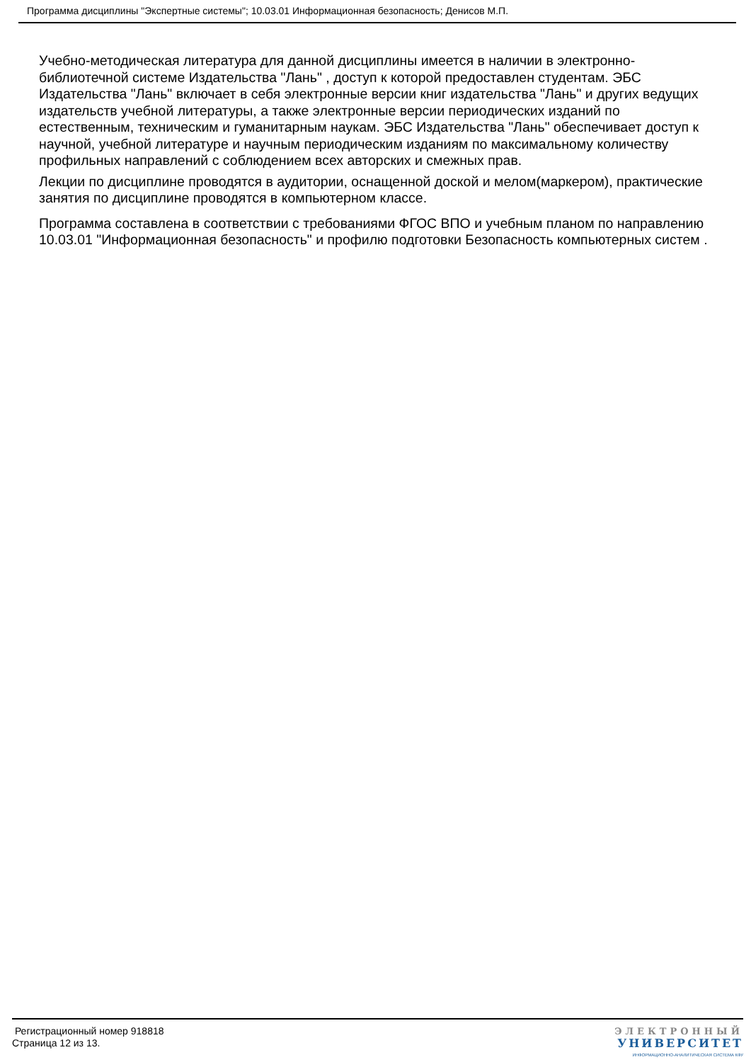Программа дисциплины "Экспертные системы"; 10.03.01 Информационная безопасность; Денисов М.П.
Учебно-методическая литература для данной дисциплины имеется в наличии в электронно-библиотечной системе Издательства "Лань" , доступ к которой предоставлен студентам. ЭБС Издательства "Лань" включает в себя электронные версии книг издательства "Лань" и других ведущих издательств учебной литературы, а также электронные версии периодических изданий по естественным, техническим и гуманитарным наукам. ЭБС Издательства "Лань" обеспечивает доступ к научной, учебной литературе и научным периодическим изданиям по максимальному количеству профильных направлений с соблюдением всех авторских и смежных прав.
Лекции по дисциплине проводятся в аудитории, оснащенной доской и мелом(маркером), практические занятия по дисциплине проводятся в компьютерном классе.
Программа составлена в соответствии с требованиями ФГОС ВПО и учебным планом по направлению 10.03.01 "Информационная безопасность" и профилю подготовки Безопасность компьютерных систем .
Регистрационный номер 918818
Страница 12 из 13.
ЭЛЕКТРОННЫЙ
УНИВЕРСИТЕТ
ИНФОРМАЦИОННО-АНАЛИТИЧЕСКАЯ СИСТЕМА КФУ